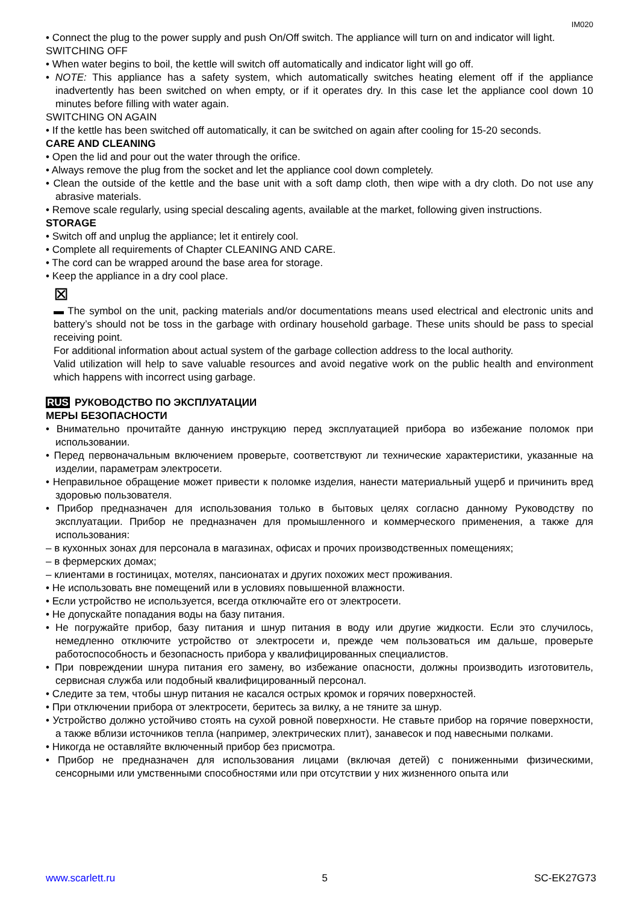IM020
• Connect the plug to the power supply and push On/Off switch. The appliance will turn on and indicator will light.
SWITCHING OFF
• When water begins to boil, the kettle will switch off automatically and indicator light will go off.
• NOTE: This appliance has a safety system, which automatically switches heating element off if the appliance inadvertently has been switched on when empty, or if it operates dry. In this case let the appliance cool down 10 minutes before filling with water again.
SWITCHING ON AGAIN
• If the kettle has been switched off automatically, it can be switched on again after cooling for 15-20 seconds.
CARE AND CLEANING
• Open the lid and pour out the water through the orifice.
• Always remove the plug from the socket and let the appliance cool down completely.
• Clean the outside of the kettle and the base unit with a soft damp cloth, then wipe with a dry cloth. Do not use any abrasive materials.
• Remove scale regularly, using special descaling agents, available at the market, following given instructions.
STORAGE
• Switch off and unplug the appliance; let it entirely cool.
• Complete all requirements of Chapter CLEANING AND CARE.
• The cord can be wrapped around the base area for storage.
• Keep the appliance in a dry cool place.
⊠
▬ The symbol on the unit, packing materials and/or documentations means used electrical and electronic units and battery’s should not be toss in the garbage with ordinary household garbage. These units should be pass to special receiving point.
For additional information about actual system of the garbage collection address to the local authority.
Valid utilization will help to save valuable resources and avoid negative work on the public health and environment which happens with incorrect using garbage.
RUS РУКОВОДСТВО ПО ЭКСПЛУАТАЦИИ
МЕРЫ БЕЗОПАСНОСТИ
• Внимательно прочитайте данную инструкцию перед эксплуатацией прибора во избежание поломок при использовании.
• Перед первоначальным включением проверьте, соответствуют ли технические характеристики, указанные на изделии, параметрам электросети.
• Неправильное обращение может привести к поломке изделия, нанести материальный ущерб и причинить вред здоровью пользователя.
• Прибор предназначен для использования только в бытовых целях согласно данному Руководству по эксплуатации. Прибор не предназначен для промышленного и коммерческого применения, а также для использования:
– в кухонных зонах для персонала в магазинах, офисах и прочих производственных помещениях;
– в фермерских домах;
– клиентами в гостиницах, мотелях, пансионатах и других похожих мест проживания.
• Не использовать вне помещений или в условиях повышенной влажности.
• Если устройство не используется, всегда отключайте его от электросети.
• Не допускайте попадания воды на базу питания.
• Не погружайте прибор, базу питания и шнур питания в воду или другие жидкости. Если это случилось, немедленно отключите устройство от электросети и, прежде чем пользоваться им дальше, проверьте работоспособность и безопасность прибора у квалифицированных специалистов.
• При повреждении шнура питания его замену, во избежание опасности, должны производить изготовитель, сервисная служба или подобный квалифицированный персонал.
• Следите за тем, чтобы шнур питания не касался острых кромок и горячих поверхностей.
• При отключении прибора от электросети, беритесь за вилку, а не тяните за шнур.
• Устройство должно устойчиво стоять на сухой ровной поверхности. Не ставьте прибор на горячие поверхности, а также вблизи источников тепла (например, электрических плит), занавесок и под навесными полками.
• Никогда не оставляйте включенный прибор без присмотра.
• Прибор не предназначен для использования лицами (включая детей) с пониженными физическими, сенсорными или умственными способностями или при отсутствии у них жизненного опыта или
www.scarlett.ru 5 SC-EK27G73